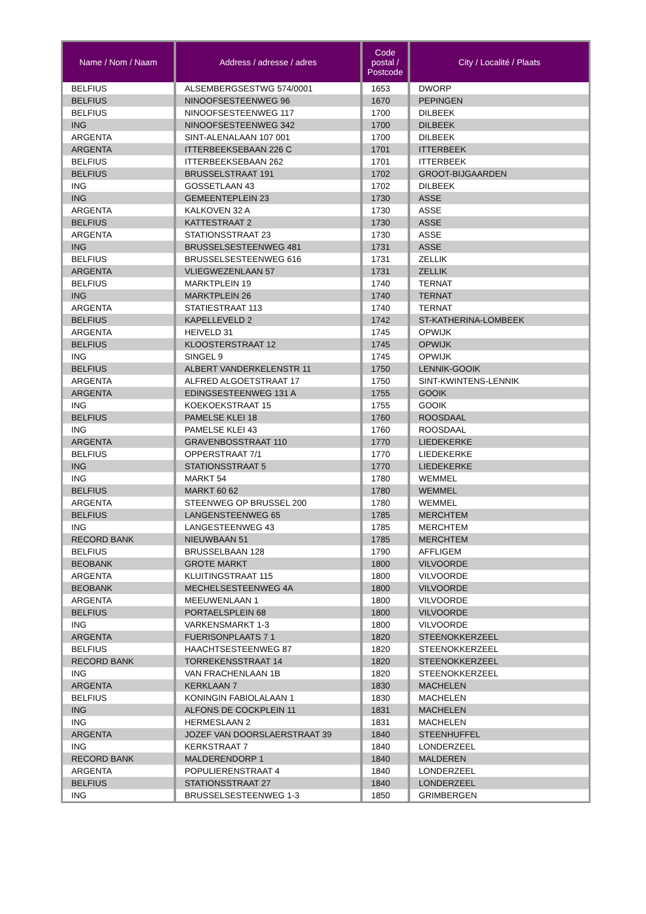| Name / Nom / Naam | Address / adresse / adres | Code postal / Postcode | City / Localité / Plaats |
| --- | --- | --- | --- |
| BELFIUS | ALSEMBERGSESTWG 574/0001 | 1653 | DWORP |
| BELFIUS | NINOOFSESTEENWEG 96 | 1670 | PEPINGEN |
| BELFIUS | NINOOFSESTEENWEG 117 | 1700 | DILBEEK |
| ING | NINOOFSESTEENWEG 342 | 1700 | DILBEEK |
| ARGENTA | SINT-ALENALAAN 107 001 | 1700 | DILBEEK |
| ARGENTA | ITTERBEEKSEBAAN 226 C | 1701 | ITTERBEEK |
| BELFIUS | ITTERBEEKSEBAAN 262 | 1701 | ITTERBEEK |
| BELFIUS | BRUSSELSTRAAT 191 | 1702 | GROOT-BIJGAARDEN |
| ING | GOSSETLAAN 43 | 1702 | DILBEEK |
| ING | GEMEENTEPLEIN 23 | 1730 | ASSE |
| ARGENTA | KALKOVEN 32 A | 1730 | ASSE |
| BELFIUS | KATTESTRAAT 2 | 1730 | ASSE |
| ARGENTA | STATIONSSTRAAT 23 | 1730 | ASSE |
| ING | BRUSSELSESTEENWEG 481 | 1731 | ASSE |
| BELFIUS | BRUSSELSESTEENWEG 616 | 1731 | ZELLIK |
| ARGENTA | VLIEGWEZENLAAN 57 | 1731 | ZELLIK |
| BELFIUS | MARKTPLEIN 19 | 1740 | TERNAT |
| ING | MARKTPLEIN 26 | 1740 | TERNAT |
| ARGENTA | STATIESTRAAT 113 | 1740 | TERNAT |
| BELFIUS | KAPELLEVELD 2 | 1742 | ST-KATHERINA-LOMBEEK |
| ARGENTA | HEIVELD 31 | 1745 | OPWIJK |
| BELFIUS | KLOOSTERSTRAAT 12 | 1745 | OPWIJK |
| ING | SINGEL 9 | 1745 | OPWIJK |
| BELFIUS | ALBERT VANDERKELENSTR 11 | 1750 | LENNIK-GOOIK |
| ARGENTA | ALFRED ALGOETSTRAAT 17 | 1750 | SINT-KWINTENS-LENNIK |
| ARGENTA | EDINGSESTEENWEG 131 A | 1755 | GOOIK |
| ING | KOEKOEKSTRAAT 15 | 1755 | GOOIK |
| BELFIUS | PAMELSE KLEI 18 | 1760 | ROOSDAAL |
| ING | PAMELSE KLEI 43 | 1760 | ROOSDAAL |
| ARGENTA | GRAVENBOSSTRAAT 110 | 1770 | LIEDEKERKE |
| BELFIUS | OPPERSTRAAT 7/1 | 1770 | LIEDEKERKE |
| ING | STATIONSSTRAAT 5 | 1770 | LIEDEKERKE |
| ING | MARKT 54 | 1780 | WEMMEL |
| BELFIUS | MARKT 60 62 | 1780 | WEMMEL |
| ARGENTA | STEENWEG OP BRUSSEL 200 | 1780 | WEMMEL |
| BELFIUS | LANGENSTEENWEG 65 | 1785 | MERCHTEM |
| ING | LANGESTEENWEG 43 | 1785 | MERCHTEM |
| RECORD BANK | NIEUWBAAN 51 | 1785 | MERCHTEM |
| BELFIUS | BRUSSELBAAN 128 | 1790 | AFFLIGEM |
| BEOBANK | GROTE MARKT | 1800 | VILVOORDE |
| ARGENTA | KLUITINGSTRAAT 115 | 1800 | VILVOORDE |
| BEOBANK | MECHELSESTEENWEG 4A | 1800 | VILVOORDE |
| ARGENTA | MEEUWENLAAN 1 | 1800 | VILVOORDE |
| BELFIUS | PORTAELSPLEIN 68 | 1800 | VILVOORDE |
| ING | VARKENSMARKT 1-3 | 1800 | VILVOORDE |
| ARGENTA | FUERISONPLAATS 7 1 | 1820 | STEENOKKERZEEL |
| BELFIUS | HAACHTSESTEENWEG 87 | 1820 | STEENOKKERZEEL |
| RECORD BANK | TORREKENSSTRAAT 14 | 1820 | STEENOKKERZEEL |
| ING | VAN FRACHENLAAN 1B | 1820 | STEENOKKERZEEL |
| ARGENTA | KERKLAAN 7 | 1830 | MACHELEN |
| BELFIUS | KONINGIN FABIOLALAAN 1 | 1830 | MACHELEN |
| ING | ALFONS DE COCKPLEIN 11 | 1831 | MACHELEN |
| ING | HERMESLAAN 2 | 1831 | MACHELEN |
| ARGENTA | JOZEF VAN DOORSLAERSTRAAT 39 | 1840 | STEENHUFFEL |
| ING | KERKSTRAAT 7 | 1840 | LONDERZEEL |
| RECORD BANK | MALDERENDORP 1 | 1840 | MALDEREN |
| ARGENTA | POPULIERENSTRAAT 4 | 1840 | LONDERZEEL |
| BELFIUS | STATIONSSTRAAT 27 | 1840 | LONDERZEEL |
| ING | BRUSSELSESTEENWEG 1-3 | 1850 | GRIMBERGEN |